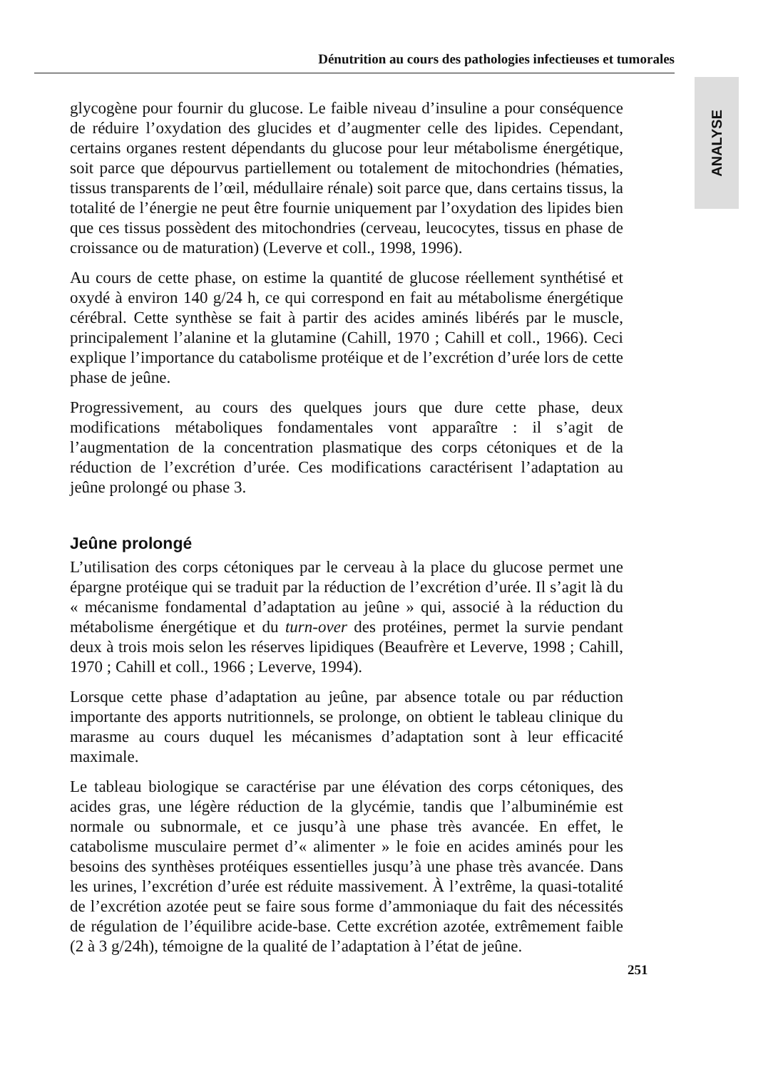Dénutrition au cours des pathologies infectieuses et tumorales
ANALYSE
glycogène pour fournir du glucose. Le faible niveau d’insuline a pour conséquence de réduire l’oxydation des glucides et d’augmenter celle des lipides. Cependant, certains organes restent dépendants du glucose pour leur métabolisme énergétique, soit parce que dépourvus partiellement ou totalement de mitochondries (hématies, tissus transparents de l’œil, médullaire rénale) soit parce que, dans certains tissus, la totalité de l’énergie ne peut être fournie uniquement par l’oxydation des lipides bien que ces tissus possèdent des mitochondries (cerveau, leucocytes, tissus en phase de croissance ou de maturation) (Leverve et coll., 1998, 1996).
Au cours de cette phase, on estime la quantité de glucose réellement synthétisé et oxydé à environ 140 g/24 h, ce qui correspond en fait au métabolisme énergétique cérébral. Cette synthèse se fait à partir des acides aminés libérés par le muscle, principalement l’alanine et la glutamine (Cahill, 1970 ; Cahill et coll., 1966). Ceci explique l’importance du catabolisme protéique et de l’excrétion d’urée lors de cette phase de jeûne.
Progressivement, au cours des quelques jours que dure cette phase, deux modifications métaboliques fondamentales vont apparaître : il s’agit de l’augmentation de la concentration plasmatique des corps cétoniques et de la réduction de l’excrétion d’urée. Ces modifications caractérisent l’adaptation au jeûne prolongé ou phase 3.
Jeûne prolongé
L’utilisation des corps cétoniques par le cerveau à la place du glucose permet une épargne protéique qui se traduit par la réduction de l’excrétion d’urée. Il s’agit là du « mécanisme fondamental d’adaptation au jeûne » qui, associé à la réduction du métabolisme énergétique et du turn-over des protéines, permet la survie pendant deux à trois mois selon les réserves lipidiques (Beaufrère et Leverve, 1998 ; Cahill, 1970 ; Cahill et coll., 1966 ; Leverve, 1994).
Lorsque cette phase d’adaptation au jeûne, par absence totale ou par réduction importante des apports nutritionnels, se prolonge, on obtient le tableau clinique du marasme au cours duquel les mécanismes d’adaptation sont à leur efficacité maximale.
Le tableau biologique se caractérise par une élévation des corps cétoniques, des acides gras, une légère réduction de la glycémie, tandis que l’albuminémie est normale ou subnormale, et ce jusqu’à une phase très avancée. En effet, le catabolisme musculaire permet d’« alimenter » le foie en acides aminés pour les besoins des synthèses protéiques essentielles jusqu’à une phase très avancée. Dans les urines, l’excrétion d’urée est réduite massivement. À l’extrême, la quasi-totalité de l’excrétion azotée peut se faire sous forme d’ammoniaque du fait des nécessités de régulation de l’équilibre acide-base. Cette excrétion azotée, extrêmement faible (2 à 3 g/24h), témoigne de la qualité de l’adaptation à l’état de jeûne.
251